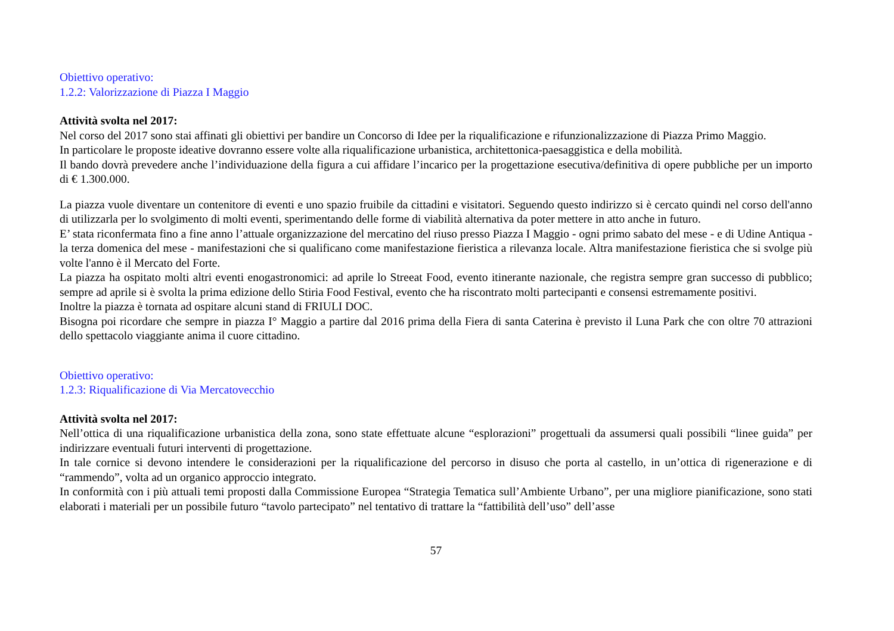Obiettivo operativo:
1.2.2: Valorizzazione di Piazza I Maggio
Attività svolta nel 2017:
Nel corso del 2017 sono stai affinati gli obiettivi per bandire un Concorso di Idee per la riqualificazione e rifunzionalizzazione di Piazza Primo Maggio.
In particolare le proposte ideative dovranno essere volte alla riqualificazione urbanistica, architettonica-paesaggistica e della mobilità.
Il bando dovrà prevedere anche l’individuazione della figura a cui affidare l’incarico per la progettazione esecutiva/definitiva di opere pubbliche per un importo di € 1.300.000.
La piazza vuole diventare un contenitore di eventi e uno spazio fruibile da cittadini e visitatori. Seguendo questo indirizzo si è cercato quindi nel corso dell'anno di utilizzarla per lo svolgimento di molti eventi, sperimentando delle forme di viabilità alternativa da poter mettere in atto anche in futuro.
E’ stata riconfermata fino a fine anno l’attuale organizzazione del mercatino del riuso presso Piazza I Maggio - ogni primo sabato del mese - e di Udine Antiqua - la terza domenica del mese - manifestazioni che si qualificano come manifestazione fieristica a rilevanza locale. Altra manifestazione fieristica che si svolge più volte l'anno è il Mercato del Forte.
La piazza ha ospitato molti altri eventi enogastronomici: ad aprile lo Streeat Food, evento itinerante nazionale, che registra sempre gran successo di pubblico; sempre ad aprile si è svolta la prima edizione dello Stiria Food Festival, evento che ha riscontrato molti partecipanti e consensi estremamente positivi.
Inoltre la piazza è tornata ad ospitare alcuni stand di FRIULI DOC.
Bisogna poi ricordare che sempre in piazza I° Maggio a partire dal 2016 prima della Fiera di santa Caterina è previsto il Luna Park che con oltre 70 attrazioni dello spettacolo viaggiante anima il cuore cittadino.
Obiettivo operativo:
1.2.3: Riqualificazione di Via Mercatovecchio
Attività svolta nel 2017:
Nell’ottica di una riqualificazione urbanistica della zona, sono state effettuate alcune “esplorazioni” progettuali da assumersi quali possibili “linee guida” per indirizzare eventuali futuri interventi di progettazione.
In tale cornice si devono intendere le considerazioni per la riqualificazione del percorso in disuso che porta al castello, in un’ottica di rigenerazione e di “rammendo”, volta ad un organico approccio integrato.
In conformità con i più attuali temi proposti dalla Commissione Europea “Strategia Tematica sull’Ambiente Urbano”, per una migliore pianificazione, sono stati elaborati i materiali per un possibile futuro “tavolo partecipato” nel tentativo di trattare la “fattibilità dell’uso” dell’asse
57